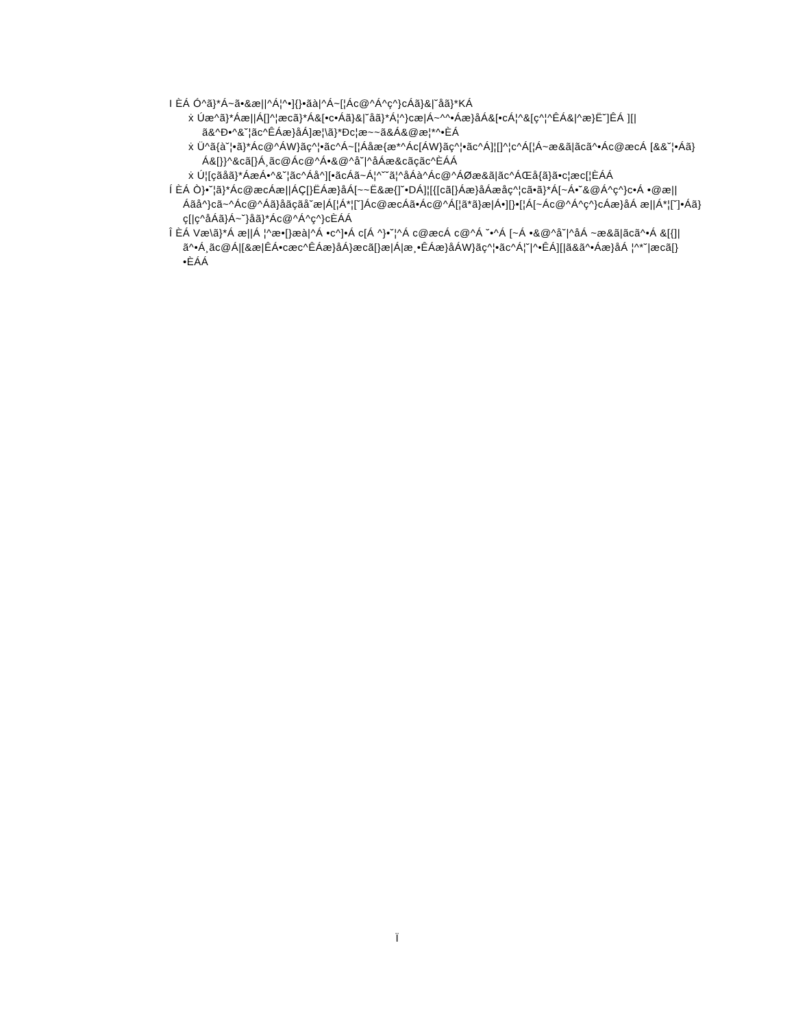I ÈÁ Ó^ã}*Á~ã•&æ||^Á¦^•]{}•ãà|^Á~[¦Ác@^Á^ç^}cÁã}&|˘åã}*KÁ
ẋ Úæ^ã}*Áæ||Á[]^¦æcã}*Á&[•c•Áã}&|˘åã}*Á¦^}cæ|Á~^^•Áæ}åÁ&[•cÁ¦^&[ç^¦^ÊÁ&|^æ}Ë˘]ÊÁ ][|ã&^Ð•^&˘¦ãc^ÊÁæ}åÁ]æ¦\ã}*Ðc¦æ~~ã&Á&@æ¦*^•ÈÁ
ẋ Ü^ã{à˘¦•ã}*Ác@^ÁW}ãç^¦•ãc^Á~[¦Áåæ{æ*^Ác[ÁW}ãç^¦•ãc^Á]¦[]^¦c^Á[¦Á~æ&ã|ãcã^•Ác@æcÁ [&&˘¦•Áã}Á&[}}^&cã[}Á¸ãc@Ác@^Á•&@^å˘|^åÁæ&cãçãc^ÈÁÁ
ẋ Ú¦[çãåã}*ÁæÁ•^&˘¦ãc^Áå^][•ãcÁã~Á¦^˘˘ã¦^åÁà^Ác@^ÁØæ&ã|ãc^ÁŒå{ã}ã•c¦æc[¦ÈÁÁ
Í ÈÁ Ò}•˘¦ã}*Ác@æcÁæ||ÁÇ[}ËÁæ}åÁ[~~Ë&æ{]˘•DÁ]¦[{[cã[}Áæ}åÁæåç^¦cã•ã}*Á[~Á•˘&@Á^ç^}c•Á •@æ||Áãå^}cã~^Ác@^Áã}åãçãå˘æ|Á[¦Á*¦[˘]Ác@æcÁã•Ác@^Á[¦ã*ã}æ|Á•][}•[¦Á[~Ác@^Á^ç^}cÁæ}åÁ æ||Á*¦[˘]•Áã}ç[|ç^åÁã}Á~˘}åã}*Ác@^Á^ç^}cÈÁÁ
Î ÈÁ Væ\ã}*Á æ||Á ¦^æ•[}æà|^Á •c^]•Á c[Á ^}•˘¦^Á c@æcÁ c@^Á ˘•^Á [~Á •&@^å˘|^åÁ ~æ&ã|ãcã^•Á &[{]|ã^•Á¸ãc@Á|[&æ|ÊÁ•cæc^ÊÁæ}åÁ}æcã[}æ|Á|æ¸•ÊÁæ}åÁW}ãç^¦•ãc^Á¦˘|^•ÊÁ][|ã&ã^•Áæ}åÁ ¦^*˘|æcã[}•ÈÁÁ
Ï